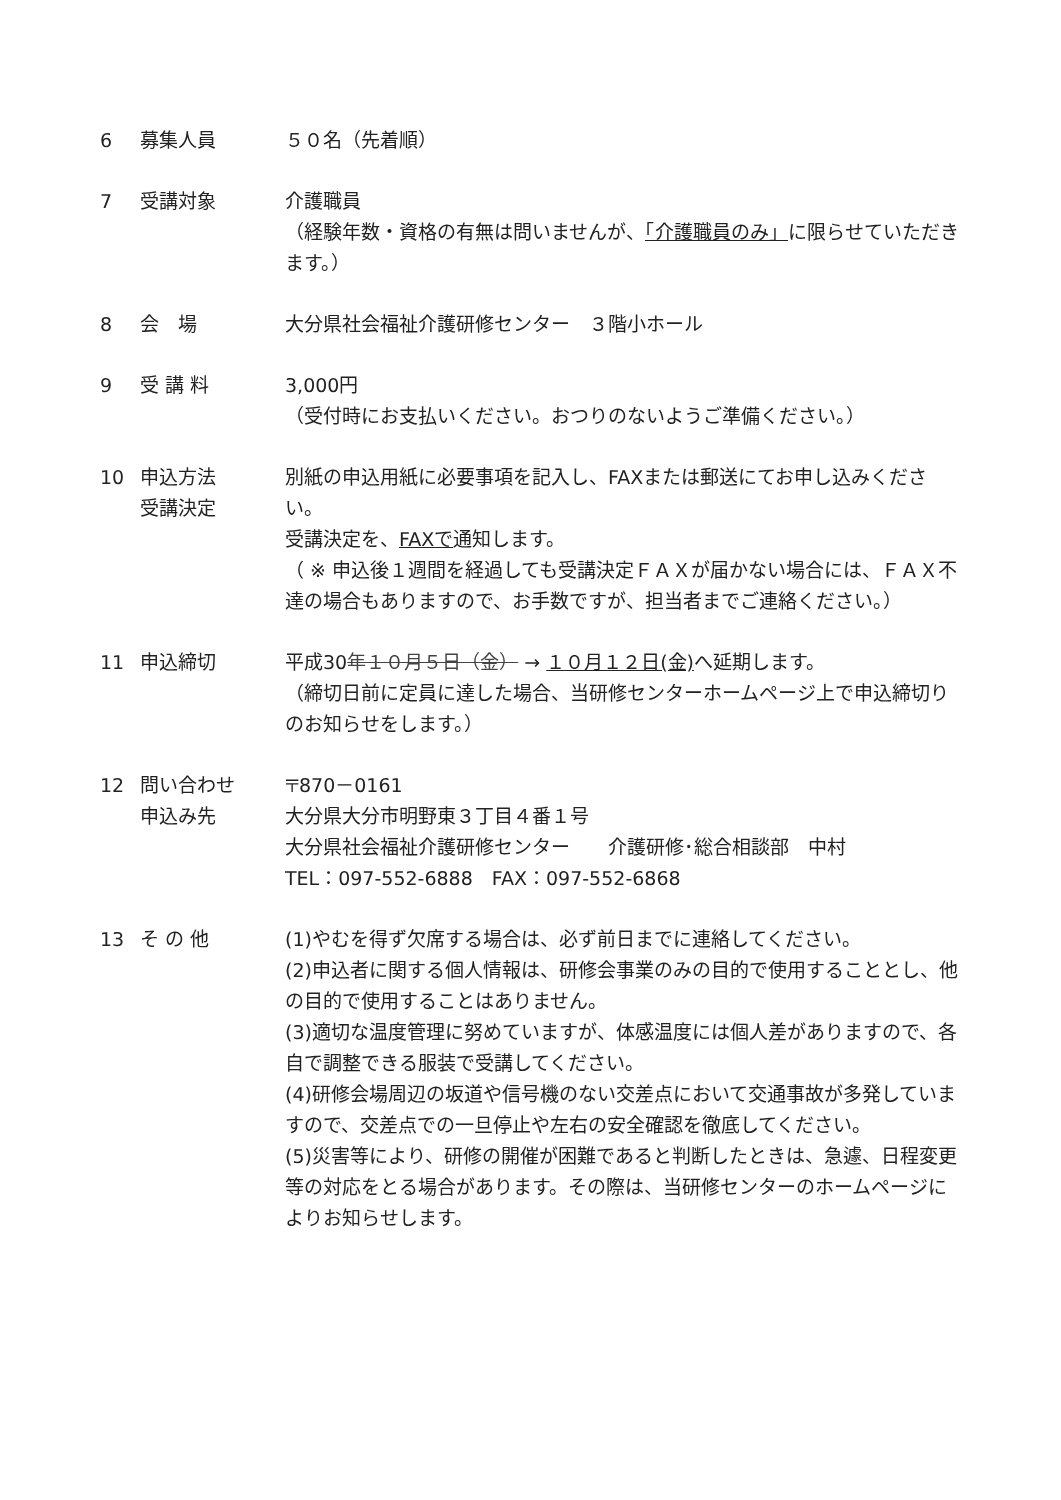6 募集人員 ５０名（先着順）
7 受講対象 介護職員
（経験年数・資格の有無は問いませんが、「介護職員のみ」に限らせていただきます。）
8 会　場 大分県社会福祉介護研修センター　３階小ホール
9 受 講 料 3,000円
（受付時にお支払いください。おつりのないようご準備ください。）
10 申込方法
受講決定
別紙の申込用紙に必要事項を記入し、FAXまたは郵送にてお申し込みください。
受講決定を、FAXで通知します。
（ ※ 申込後１週間を経過しても受講決定ＦＡＸが届かない場合には、ＦＡＸ不達の場合もありますので、お手数ですが、担当者までご連絡ください。）
11 申込締切 平成30年１０月５日（金） → １０月１２日(金) へ延期します。
（締切日前に定員に達した場合、当研修センターホームページ上で申込締切りのお知らせをします。）
12 問い合わせ
申込み先
〒870－0161
大分県大分市明野東３丁目４番１号
大分県社会福祉介護研修センター　　介護研修･総合相談部　中村
TEL：097-552-6888　FAX：097-552-6868
13 そ の 他 (1)やむを得ず欠席する場合は、必ず前日までに連絡してください。
(2)申込者に関する個人情報は、研修会事業のみの目的で使用することとし、他の目的で使用することはありません。
(3)適切な温度管理に努めていますが、体感温度には個人差がありますので、各自で調整できる服装で受講してください。
(4)研修会場周辺の坂道や信号機のない交差点において交通事故が多発していますので、交差点での一旦停止や左右の安全確認を徹底してください。
(5)災害等により、研修の開催が困難であると判断したときは、急遽、日程変更等の対応をとる場合があります。その際は、当研修センターのホームページによりお知らせします。